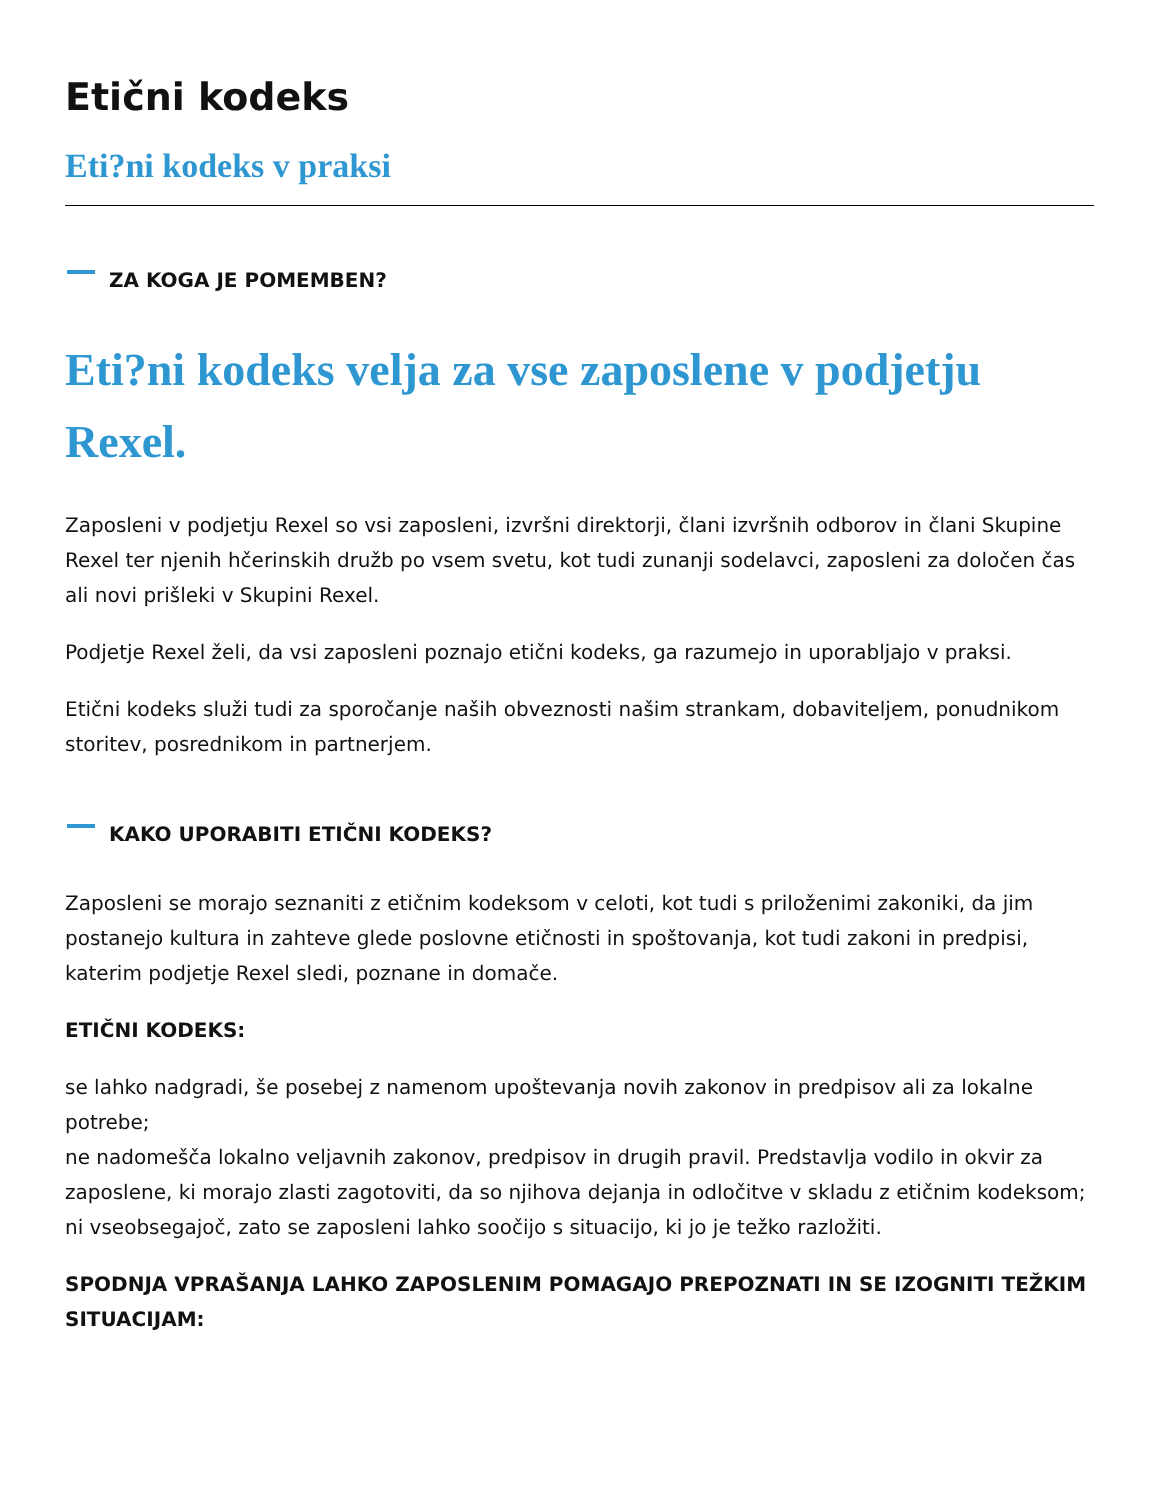Etični kodeks
Eti?ni kodeks v praksi
ZA KOGA JE POMEMBEN?
Eti?ni kodeks velja za vse zaposlene v podjetju Rexel.
Zaposleni v podjetju Rexel so vsi zaposleni, izvršni direktorji, člani izvršnih odborov in člani Skupine Rexel ter njenih hčerinskih družb po vsem svetu, kot tudi zunanji sodelavci, zaposleni za določen čas ali novi prišleki v Skupini Rexel.
Podjetje Rexel želi, da vsi zaposleni poznajo etični kodeks, ga razumejo in uporabljajo v praksi.
Etični kodeks služi tudi za sporočanje naših obveznosti našim strankam, dobaviteljem, ponudnikom storitev, posrednikom in partnerjem.
KAKO UPORABITI ETIČNI KODEKS?
Zaposleni se morajo seznaniti z etičnim kodeksom v celoti, kot tudi s priloženimi zakoniki, da jim postanejo kultura in zahteve glede poslovne etičnosti in spoštovanja, kot tudi zakoni in predpisi, katerim podjetje Rexel sledi, poznane in domače.
ETIČNI KODEKS:
se lahko nadgradi, še posebej z namenom upoštevanja novih zakonov in predpisov ali za lokalne potrebe;
ne nadomešča lokalno veljavnih zakonov, predpisov in drugih pravil. Predstavlja vodilo in okvir za zaposlene, ki morajo zlasti zagotoviti, da so njihova dejanja in odločitve v skladu z etičnim kodeksom;
ni vseobsegajoč, zato se zaposleni lahko soočijo s situacijo, ki jo je težko razložiti.
SPODNJA VPRAŠANJA LAHKO ZAPOSLENIM POMAGAJO PREPOZNATI IN SE IZOGNITI TEŽKIM SITUACIJAM: